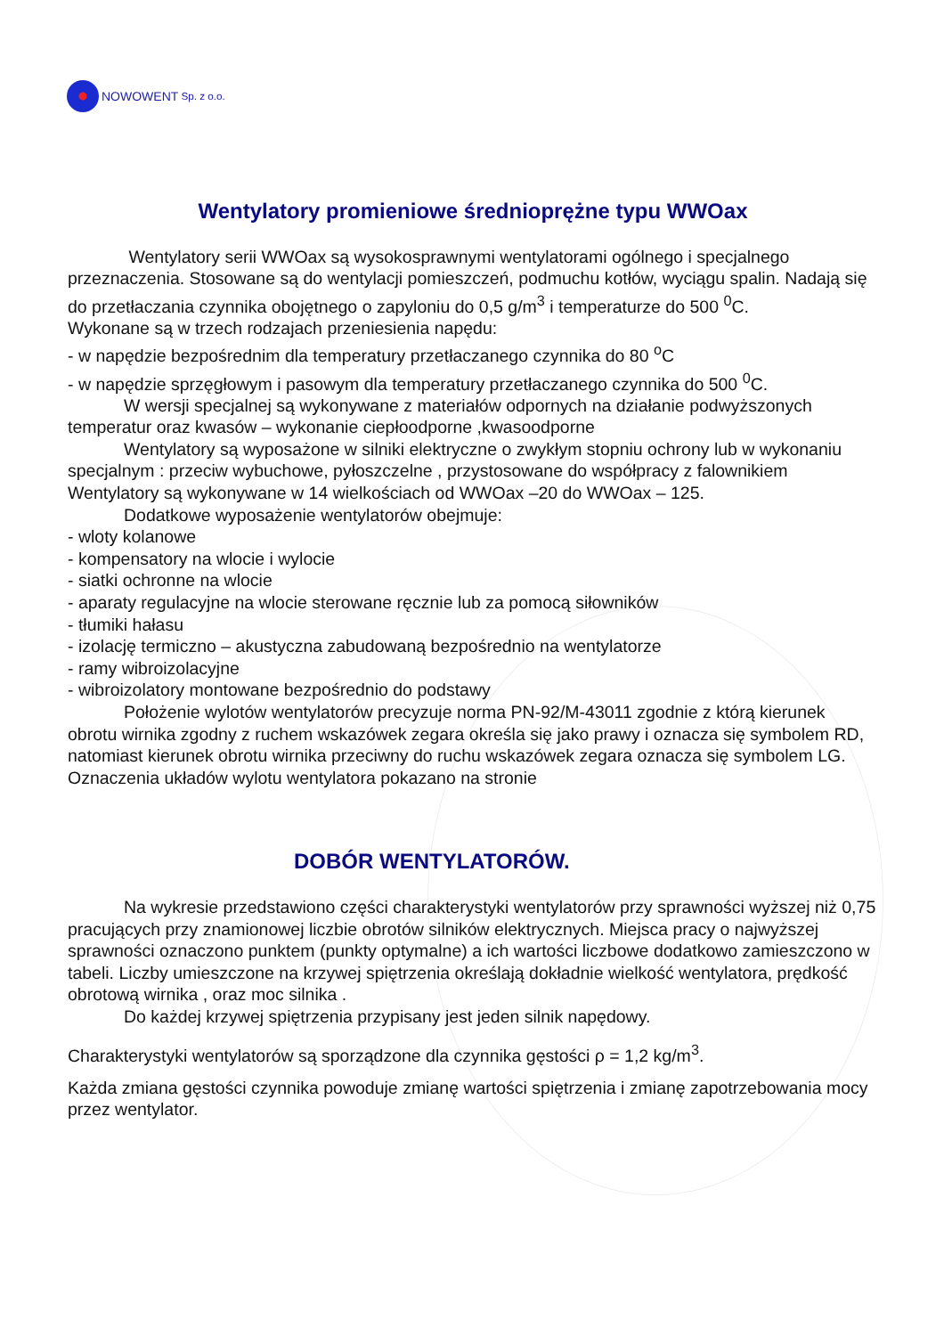NOWOWENT Sp. z o.o.
Wentylatory promieniowe średnioprężne typu WWOax
Wentylatory serii WWOax są wysokosprawnymi wentylatorami ogólnego i specjalnego przeznaczenia. Stosowane są do wentylacji pomieszczeń, podmuchu kotłów, wyciągu spalin. Nadają się do przetłaczania czynnika obojętnego o zapyloniu do 0,5 g/m<sup>3</sup> i temperaturze do 500 <sup>0</sup>C.
Wykonane są w trzech rodzajach przeniesienia napędu:
- w napędzie bezpośrednim dla temperatury przetłaczanego czynnika do 80 <sup>o</sup>C
- w napędzie sprzęgłowym i pasowym dla temperatury przetłaczanego czynnika do 500 <sup>0</sup>C.
W wersji specjalnej są wykonywane z materiałów odpornych na działanie podwyższonych temperatur oraz kwasów – wykonanie ciepłoodporne ,kwasoodporne
Wentylatory są wyposażone w silniki elektryczne o zwykłym stopniu ochrony lub w wykonaniu specjalnym : przeciw wybuchowe, pyłoszczelne , przystosowane do współpracy z falownikiem Wentylatory są wykonywane w 14 wielkościach od WWOax –20 do WWOax – 125.
Dodatkowe wyposażenie wentylatorów obejmuje:
- wloty kolanowe
- kompensatory na wlocie i wylocie
- siatki ochronne na wlocie
- aparaty regulacyjne na wlocie sterowane ręcznie lub za pomocą siłowników
- tłumiki hałasu
- izolację termiczno – akustyczna zabudowaną bezpośrednio na wentylatorze
- ramy wibroizolacyjne
- wibroizolatory montowane bezpośrednio do podstawy
Położenie wylotów wentylatorów precyzuje norma PN-92/M-43011 zgodnie z którą kierunek obrotu wirnika zgodny z ruchem wskazówek zegara określa się jako prawy i oznacza się symbolem RD, natomiast kierunek obrotu wirnika przeciwny do ruchu wskazówek zegara oznacza się symbolem LG. Oznaczenia układów wylotu wentylatora pokazano na stronie
DOBÓR WENTYLATORÓW.
Na wykresie przedstawiono części charakterystyki wentylatorów przy sprawności wyższej niż 0,75 pracujących przy znamionowej liczbie obrotów silników elektrycznych. Miejsca pracy o najwyższej sprawności oznaczono punktem (punkty optymalne) a ich wartości liczbowe dodatkowo zamieszczono w tabeli. Liczby umieszczone na krzywej spiętrzenia określają dokładnie wielkość wentylatora, prędkość obrotową wirnika , oraz moc silnika .
Do każdej krzywej spiętrzenia przypisany jest jeden silnik napędowy.
Charakterystyki wentylatorów są sporządzone dla czynnika gęstości ρ = 1,2 kg/m<sup>3</sup>.
Każda zmiana gęstości czynnika powoduje zmianę wartości spiętrzenia i zmianę zapotrzebowania mocy przez wentylator.